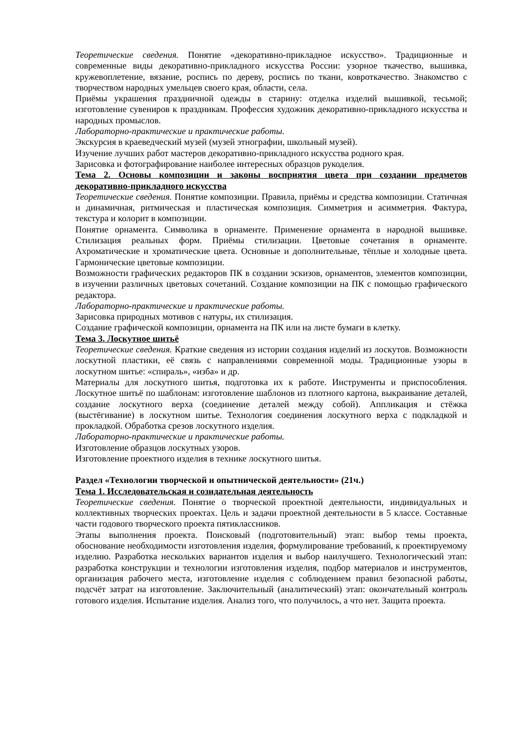Теоретические сведения. Понятие «декоративно-прикладное искусство». Традиционные и современные виды декоративно-прикладного искусства России: узорное ткачество, вышивка, кружевоплетение, вязание, роспись по дереву, роспись по ткани, ковроткачество. Знакомство с творчеством народных умельцев своего края, области, села.
Приёмы украшения праздничной одежды в старину: отделка изделий вышивкой, тесьмой; изготовление сувениров к праздникам. Профессия художник декоративно-прикладного искусства и народных промыслов.
Лабораторно-практические и практические работы.
Экскурсия в краеведческий музей (музей этнографии, школьный музей).
Изучение лучших работ мастеров декоративно-прикладного искусства родного края.
Зарисовка и фотографирование наиболее интересных образцов рукоделия.
Тема 2. Основы композиции и законы восприятия цвета при создании предметов декоративно-прикладного искусства
Теоретические сведения. Понятие композиции. Правила, приёмы и средства композиции. Статичная и динамичная, ритмическая и пластическая композиция. Симметрия и асимметрия. Фактура, текстура и колорит в композиции.
Понятие орнамента. Символика в орнаменте. Применение орнамента в народной вышивке. Стилизация реальных форм. Приёмы стилизации. Цветовые сочетания в орнаменте. Ахроматические и хроматические цвета. Основные и дополнительные, тёплые и холодные цвета. Гармонические цветовые композиции.
Возможности графических редакторов ПК в создании эскизов, орнаментов, элементов композиции, в изучении различных цветовых сочетаний. Создание композиции на ПК с помощью графического редактора.
Лабораторно-практические и практические работы.
Зарисовка природных мотивов с натуры, их стилизация.
Создание графической композиции, орнамента на ПК или на листе бумаги в клетку.
Тема 3. Лоскутное шитьё
Теоретические сведения. Краткие сведения из истории создания изделий из лоскутов. Возможности лоскутной пластики, её связь с направлениями современной моды. Традиционные узоры в лоскутном шитье: «спираль», «изба» и др.
Материалы для лоскутного шитья, подготовка их к работе. Инструменты и приспособления. Лоскутное шитьё по шаблонам: изготовление шаблонов из плотного картона, выкраивание деталей, создание лоскутного верха (соединение деталей между собой). Аппликация и стёжка (выстёгивание) в лоскутном шитье. Технология соединения лоскутного верха с подкладкой и прокладкой. Обработка срезов лоскутного изделия.
Лабораторно-практические и практические работы.
Изготовление образцов лоскутных узоров.
Изготовление проектного изделия в технике лоскутного шитья.
Раздел «Технологии творческой и опытнической деятельности» (21ч.)
Тема 1. Исследовательская и созидательная деятельность
Теоретические сведения. Понятие о творческой проектной деятельности, индивидуальных и коллективных творческих проектах. Цель и задачи проектной деятельности в 5 классе. Составные части годового творческого проекта пятиклассников.
Этапы выполнения проекта. Поисковый (подготовительный) этап: выбор темы проекта, обоснование необходимости изготовления изделия, формулирование требований, к проектируемому изделию. Разработка нескольких вариантов изделия и выбор наилучшего. Технологический этап: разработка конструкции и технологии изготовления изделия, подбор материалов и инструментов, организация рабочего места, изготовление изделия с соблюдением правил безопасной работы, подсчёт затрат на изготовление. Заключительный (аналитический) этап: окончательный контроль готового изделия. Испытание изделия. Анализ того, что получилось, а что нет. Защита проекта.